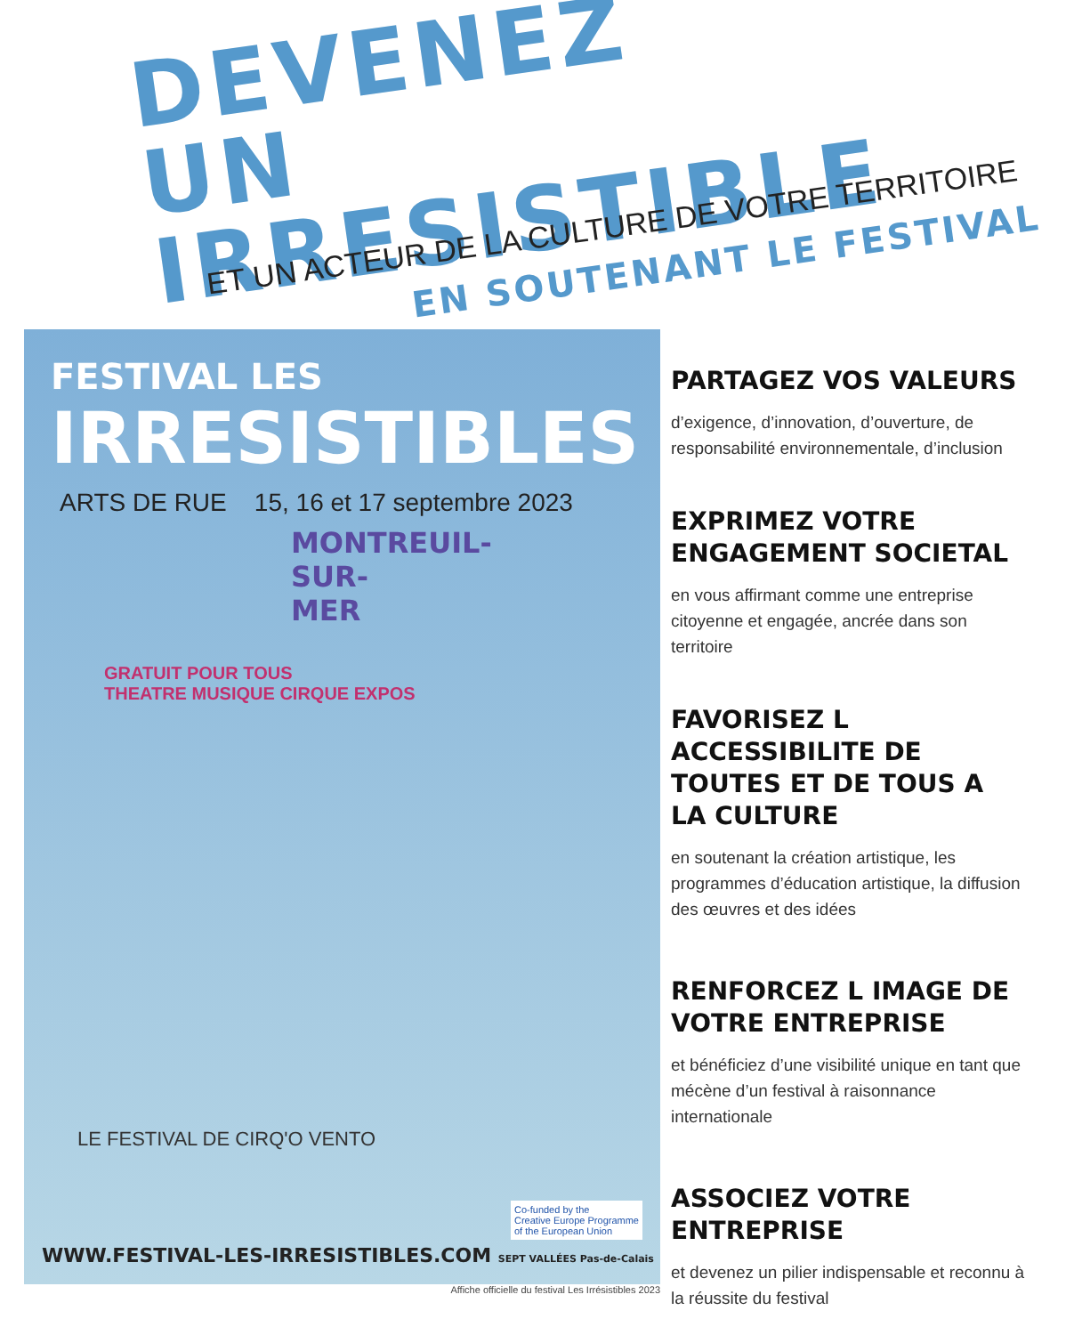DEVENEZ
UN IRRESISTIBLE
ET UN ACTEUR DE LA CULTURE DE VOTRE TERRITOIRE
EN SOUTENANT LE FESTIVAL
FESTIVAL LES
IRRESISTIBLES
ARTS DE RUE 15, 16 et 17 septembre 2023
MONTREUIL-SUR-MER
GRATUIT POUR TOUS
THEATRE MUSIQUE CIRQUE EXPOS
LE FESTIVAL DE CIRQ'O VENTO
Co-funded by the
Creative Europe Programme
of the European Union
WWW.FESTIVAL-LES-IRRESISTIBLES.COM SEPT VALLÉES Pas-de-Calais
Affiche officielle du festival Les Irrésistibles 2023
PARTAGEZ VOS VALEURS
d’exigence, d’innovation, d’ouverture, de responsabilité environnementale, d’inclusion
EXPRIMEZ VOTRE ENGAGEMENT SOCIETAL
en vous affirmant comme une entreprise citoyenne et engagée, ancrée dans son territoire
FAVORISEZ L ACCESSIBILITE DE TOUTES ET DE TOUS A LA CULTURE
en soutenant la création artistique, les programmes d’éducation artistique, la diffusion des œuvres et des idées
RENFORCEZ L IMAGE DE VOTRE ENTREPRISE
et bénéficiez d’une visibilité unique en tant que mécène d’un festival à raisonnance internationale
ASSOCIEZ VOTRE ENTREPRISE
et devenez un pilier indispensable et reconnu à la réussite du festival